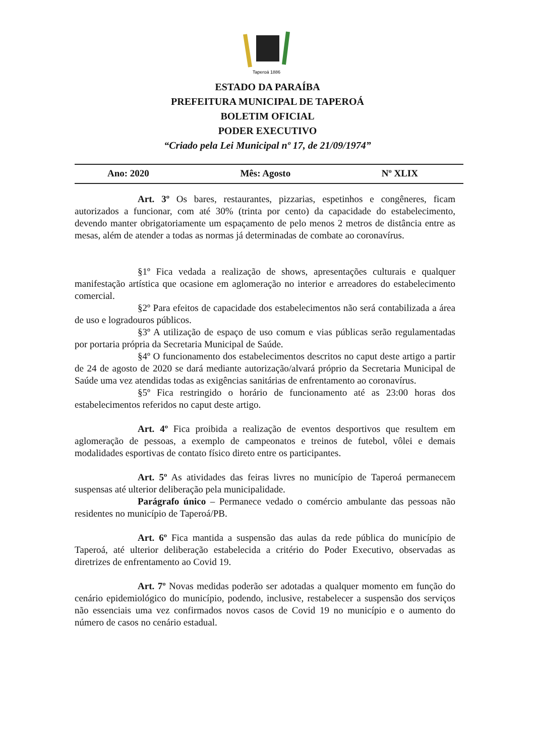Taperoá 1886
ESTADO DA PARAÍBA
PREFEITURA MUNICIPAL DE TAPEROÁ
BOLETIM OFICIAL
PODER EXECUTIVO
“Criado pela Lei Municipal nº 17, de 21/09/1974”
Ano: 2020 Mês: Agosto Nº XLIX
Art. 3º Os bares, restaurantes, pizzarias, espetinhos e congêneres, ficam autorizados a funcionar, com até 30% (trinta por cento) da capacidade do estabelecimento, devendo manter obrigatoriamente um espaçamento de pelo menos 2 metros de distância entre as mesas, além de atender a todas as normas já determinadas de combate ao coronavírus.
§1º Fica vedada a realização de shows, apresentações culturais e qualquer manifestação artística que ocasione em aglomeração no interior e arreadores do estabelecimento comercial.
§2º Para efeitos de capacidade dos estabelecimentos não será contabilizada a área de uso e logradouros públicos.
§3º A utilização de espaço de uso comum e vias públicas serão regulamentadas por portaria própria da Secretaria Municipal de Saúde.
§4º O funcionamento dos estabelecimentos descritos no caput deste artigo a partir de 24 de agosto de 2020 se dará mediante autorização/alvará próprio da Secretaria Municipal de Saúde uma vez atendidas todas as exigências sanitárias de enfrentamento ao coronavírus.
§5º Fica restringido o horário de funcionamento até as 23:00 horas dos estabelecimentos referidos no caput deste artigo.
Art. 4º Fica proibida a realização de eventos desportivos que resultem em aglomeração de pessoas, a exemplo de campeonatos e treinos de futebol, vôlei e demais modalidades esportivas de contato físico direto entre os participantes.
Art. 5º As atividades das feiras livres no município de Taperoá permanecem suspensas até ulterior deliberação pela municipalidade.
Parágrafo único – Permanece vedado o comércio ambulante das pessoas não residentes no município de Taperoá/PB.
Art. 6º Fica mantida a suspensão das aulas da rede pública do município de Taperoá, até ulterior deliberação estabelecida a critério do Poder Executivo, observadas as diretrizes de enfrentamento ao Covid 19.
Art. 7º Novas medidas poderão ser adotadas a qualquer momento em função do cenário epidemiológico do município, podendo, inclusive, restabelecer a suspensão dos serviços não essenciais uma vez confirmados novos casos de Covid 19 no município e o aumento do número de casos no cenário estadual.